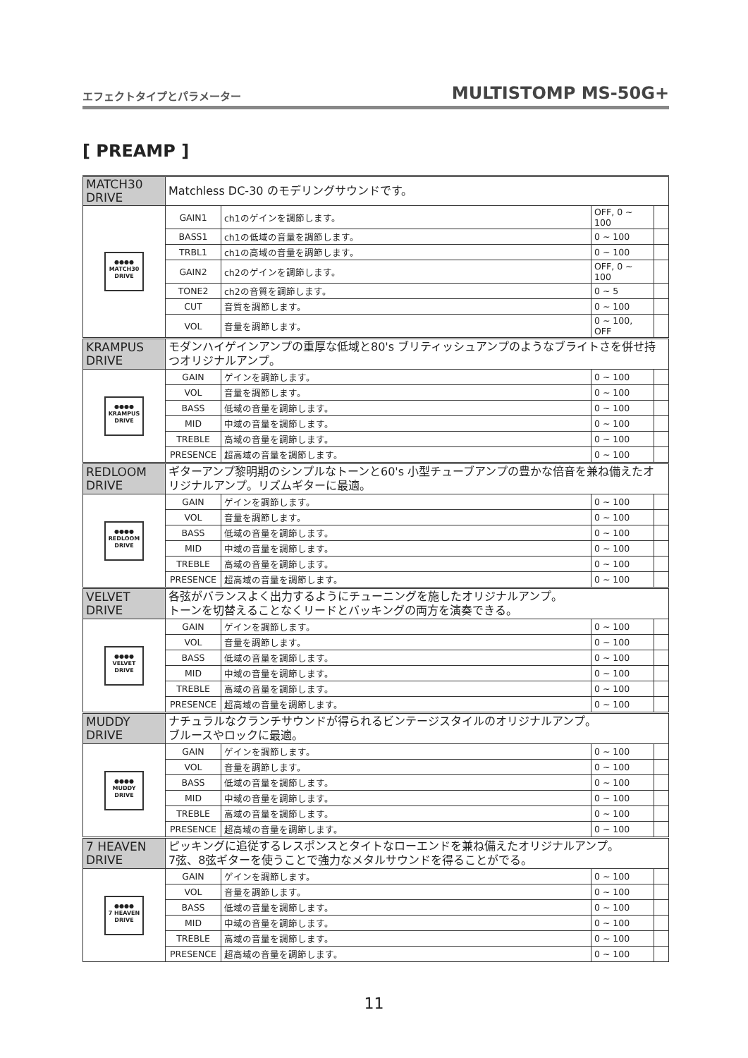エフェクトタイプとパラメーター MULTISTOMP MS-50G+
[ PREAMP ]
| MATCH30 DRIVE | Matchless DC-30 のモデリングサウンドです。 | | | |
| ●●●● MATCH30 DRIVE | GAIN1 | ch1のゲインを調節します。 | OFF, 0 ~ 100 | |
| | BASS1 | ch1の低域の音量を調節します。 | 0 ~ 100 | |
| | TRBL1 | ch1の高域の音量を調節します。 | 0 ~ 100 | |
| | GAIN2 | ch2のゲインを調節します。 | OFF, 0 ~ 100 | |
| | TONE2 | ch2の音質を調節します。 | 0 ~ 5 | |
| | CUT | 音質を調節します。 | 0 ~ 100 | |
| | VOL | 音量を調節します。 | 0 ~ 100, OFF | |
| KRAMPUS DRIVE | モダンハイゲインアンプの重厚な低域と80's ブリティッシュアンプのようなブライトさを併せ持つオリジナルアンプ。 | | | |
| ●●●● KRAMPUS DRIVE | GAIN | ゲインを調節します。 | 0 ~ 100 | |
| | VOL | 音量を調節します。 | 0 ~ 100 | |
| | BASS | 低域の音量を調節します。 | 0 ~ 100 | |
| | MID | 中域の音量を調節します。 | 0 ~ 100 | |
| | TREBLE | 高域の音量を調節します。 | 0 ~ 100 | |
| | PRESENCE | 超高域の音量を調節します。 | 0 ~ 100 | |
| REDLOOM DRIVE | ギターアンプ黎明期のシンプルなトーンと60's 小型チューブアンプの豊かな倍音を兼ね備えたオリジナルアンプ。リズムギターに最適。 | | | |
| ●●●● REDLOOM DRIVE | GAIN | ゲインを調節します。 | 0 ~ 100 | |
| | VOL | 音量を調節します。 | 0 ~ 100 | |
| | BASS | 低域の音量を調節します。 | 0 ~ 100 | |
| | MID | 中域の音量を調節します。 | 0 ~ 100 | |
| | TREBLE | 高域の音量を調節します。 | 0 ~ 100 | |
| | PRESENCE | 超高域の音量を調節します。 | 0 ~ 100 | |
| VELVET DRIVE | 各弦がバランスよく出力するようにチューニングを施したオリジナルアンプ。 トーンを切替えることなくリードとバッキングの両方を演奏できる。 | | | |
| ●●●● VELVET DRIVE | GAIN | ゲインを調節します。 | 0 ~ 100 | |
| | VOL | 音量を調節します。 | 0 ~ 100 | |
| | BASS | 低域の音量を調節します。 | 0 ~ 100 | |
| | MID | 中域の音量を調節します。 | 0 ~ 100 | |
| | TREBLE | 高域の音量を調節します。 | 0 ~ 100 | |
| | PRESENCE | 超高域の音量を調節します。 | 0 ~ 100 | |
| MUDDY DRIVE | ナチュラルなクランチサウンドが得られるビンテージスタイルのオリジナルアンプ。 ブルースやロックに最適。 | | | |
| ●●●● MUDDY DRIVE | GAIN | ゲインを調節します。 | 0 ~ 100 | |
| | VOL | 音量を調節します。 | 0 ~ 100 | |
| | BASS | 低域の音量を調節します。 | 0 ~ 100 | |
| | MID | 中域の音量を調節します。 | 0 ~ 100 | |
| | TREBLE | 高域の音量を調節します。 | 0 ~ 100 | |
| | PRESENCE | 超高域の音量を調節します。 | 0 ~ 100 | |
| 7 HEAVEN DRIVE | ピッキングに追従するレスポンスとタイトなローエンドを兼ね備えたオリジナルアンプ。 7弦、8弦ギターを使うことで強力なメタルサウンドを得ることがでる。 | | | |
| ●●●● 7 HEAVEN DRIVE | GAIN | ゲインを調節します。 | 0 ~ 100 | |
| | VOL | 音量を調節します。 | 0 ~ 100 | |
| | BASS | 低域の音量を調節します。 | 0 ~ 100 | |
| | MID | 中域の音量を調節します。 | 0 ~ 100 | |
| | TREBLE | 高域の音量を調節します。 | 0 ~ 100 | |
| | PRESENCE | 超高域の音量を調節します。 | 0 ~ 100 | |
11